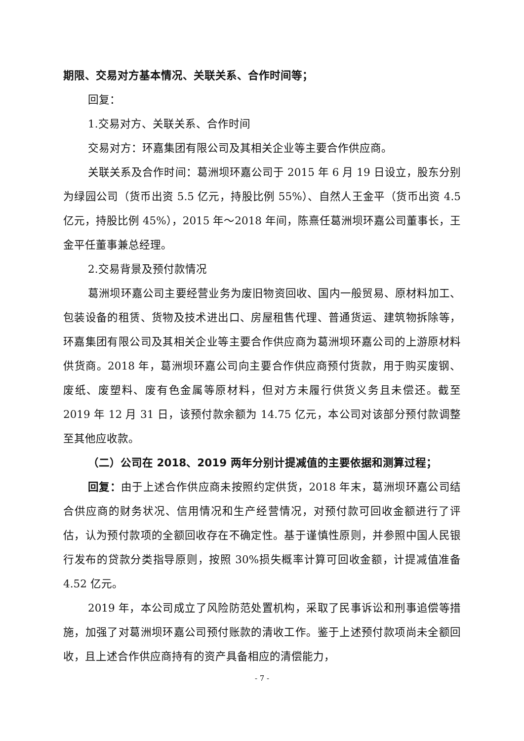期限、交易对方基本情况、关联关系、合作时间等；
回复：
1.交易对方、关联关系、合作时间
交易对方：环嘉集团有限公司及其相关企业等主要合作供应商。
关联关系及合作时间：葛洲坝环嘉公司于 2015 年 6 月 19 日设立，股东分别为绿园公司（货币出资 5.5 亿元，持股比例 55%）、自然人王金平（货币出资 4.5 亿元，持股比例 45%），2015 年～2018 年间，陈熹任葛洲坝环嘉公司董事长，王金平任董事兼总经理。
2.交易背景及预付款情况
葛洲坝环嘉公司主要经营业务为废旧物资回收、国内一般贸易、原材料加工、包装设备的租赁、货物及技术进出口、房屋租售代理、普通货运、建筑物拆除等，环嘉集团有限公司及其相关企业等主要合作供应商为葛洲坝环嘉公司的上游原材料供货商。2018 年，葛洲坝环嘉公司向主要合作供应商预付货款，用于购买废钢、废纸、废塑料、废有色金属等原材料，但对方未履行供货义务且未偿还。截至 2019 年 12 月 31 日，该预付款余额为 14.75 亿元，本公司对该部分预付款调整至其他应收款。
（二）公司在 2018、2019 两年分别计提减值的主要依据和测算过程；
回复：由于上述合作供应商未按照约定供货，2018 年末，葛洲坝环嘉公司结合供应商的财务状况、信用情况和生产经营情况，对预付款可回收金额进行了评估，认为预付款项的全额回收存在不确定性。基于谨慎性原则，并参照中国人民银行发布的贷款分类指导原则，按照 30%损失概率计算可回收金额，计提减值准备 4.52 亿元。
2019 年，本公司成立了风险防范处置机构，采取了民事诉讼和刑事追偿等措施，加强了对葛洲坝环嘉公司预付账款的清收工作。鉴于上述预付款项尚未全额回收，且上述合作供应商持有的资产具备相应的清偿能力，
- 7 -